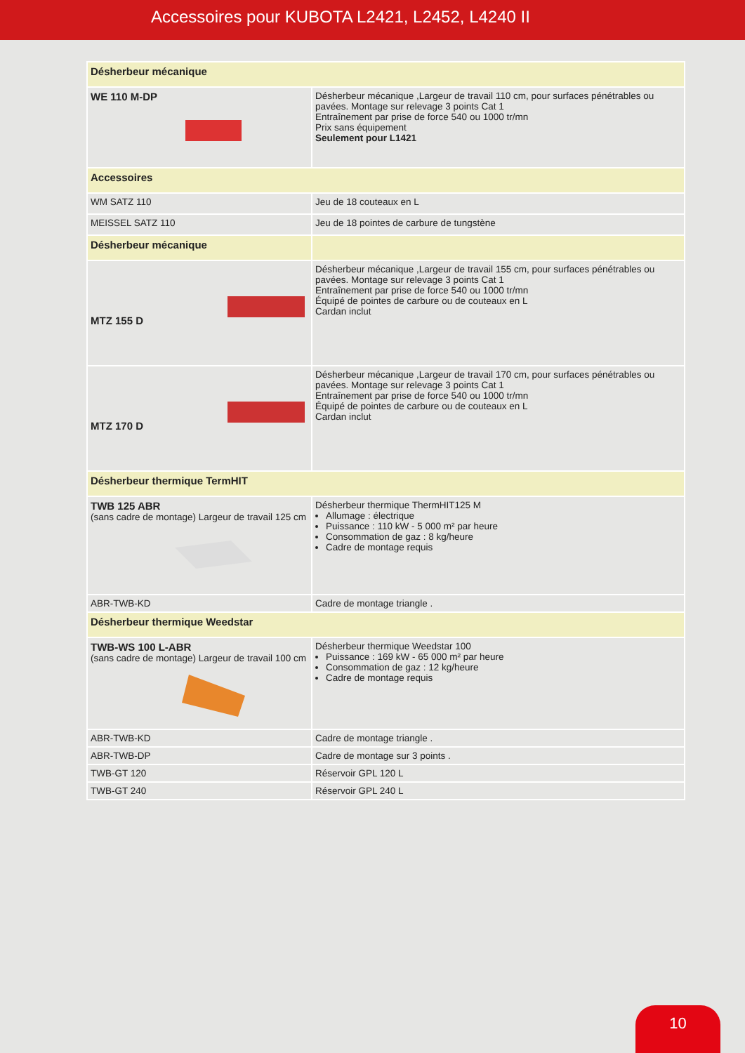Accessoires pour KUBOTA L2421, L2452, L4240 II
| Désherbeur mécanique | |
| WE 110 M-DP | Désherbeur mécanique ,Largeur de travail 110 cm, pour surfaces pénétrables ou pavées. Montage sur relevage 3 points Cat 1 Entraînement par prise de force 540 ou 1000 tr/mn Prix sans équipement Seulement pour L1421 |
| Accessoires | |
| WM SATZ 110 | Jeu de 18 couteaux en L |
| MEISSEL SATZ 110 | Jeu de 18 pointes de carbure de tungstène |
| Désherbeur mécanique | |
| MTZ 155 D | Désherbeur mécanique ,Largeur de travail 155 cm, pour surfaces pénétrables ou pavées. Montage sur relevage 3 points Cat 1 Entraînement par prise de force 540 ou 1000 tr/mn Équipé de pointes de carbure ou de couteaux en L Cardan inclut |
| MTZ 170 D | Désherbeur mécanique ,Largeur de travail 170 cm, pour surfaces pénétrables ou pavées. Montage sur relevage 3 points Cat 1 Entraînement par prise de force 540 ou 1000 tr/mn Équipé de pointes de carbure ou de couteaux en L Cardan inclut |
| Désherbeur thermique TermHIT | |
| TWB 125 ABR (sans cadre de montage) Largeur de travail 125 cm | Désherbeur thermique ThermHIT125 M Allumage : électrique Puissance : 110 kW - 5 000 m² par heure Consommation de gaz : 8 kg/heure Cadre de montage requis |
| ABR-TWB-KD | Cadre de montage triangle . |
| Désherbeur thermique Weedstar | |
| TWB-WS 100 L-ABR (sans cadre de montage) Largeur de travail 100 cm | Désherbeur thermique Weedstar 100 Puissance : 169 kW - 65 000 m² par heure Consommation de gaz : 12 kg/heure Cadre de montage requis |
| ABR-TWB-KD | Cadre de montage triangle . |
| ABR-TWB-DP | Cadre de montage sur 3 points . |
| TWB-GT 120 | Réservoir GPL 120 L |
| TWB-GT 240 | Réservoir GPL 240 L |
10